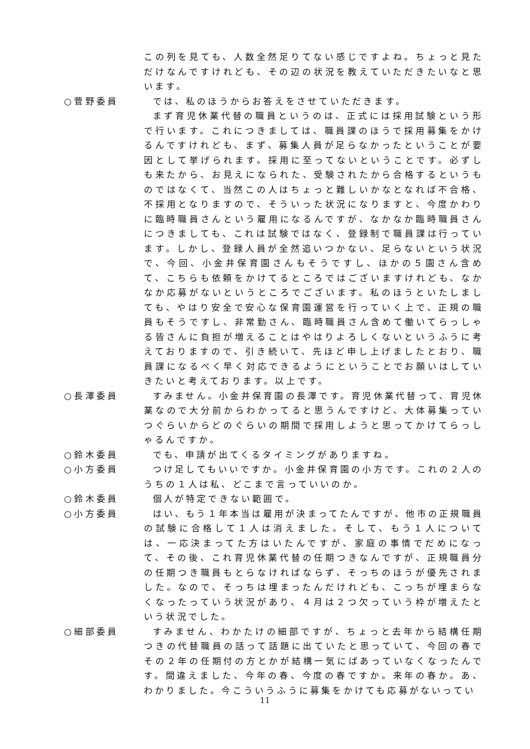この列を見ても、人数全然足りてない感じですよね。ちょっと見ただけなんですけれども、その辺の状況を教えていただきたいなと思います。
○菅野委員 では、私のほうからお答えをさせていただきます。
まず育児休業代替の職員というのは、正式には採用試験という形で行います。これにつきましては、職員課のほうで採用募集をかけるんですけれども、まず、募集人員が足らなかったということが要因として挙げられます。採用に至ってないということです。必ずしも来たから、お見えになられた、受験されたから合格するというものではなくて、当然この人はちょっと難しいかなとなれば不合格、不採用となりますので、そういった状況になりますと、今度かわりに臨時職員さんという雇用になるんですが、なかなか臨時職員さんにつきましても、これは試験ではなく、登録制で職員課は行っています。しかし、登録人員が全然追いつかない、足らないという状況で、今回、小金井保育園さんもそうですし、ほかの５園さん含めて、こちらも依頼をかけてるところではございますけれども、なかなか応募がないというところでございます。私のほうといたしましても、やはり安全で安心な保育園運営を行っていく上で、正規の職員もそうですし、非常勤さん、臨時職員さん含めて働いてらっしゃる皆さんに負担が増えることはやはりよろしくないというふうに考えておりますので、引き続いて、先ほど申し上げましたとおり、職員課になるべく早く対応できるようにということでお願いはしていきたいと考えております。以上です。
○長澤委員 すみません。小金井保育園の長澤です。育児休業代替って、育児休業なので大分前からわかってると思うんですけど、大体募集っていつぐらいからどのぐらいの期間で採用しようと思ってかけてらっしゃるんですか。
○鈴木委員 でも、申請が出てくるタイミングがありますね。
○小方委員 つけ足してもいいですか。小金井保育園の小方です。これの２人のうちの１人は私、どこまで言っていいのか。
○鈴木委員 個人が特定できない範囲で。
○小方委員 はい、もう１年本当は雇用が決まってたんですが、他市の正規職員の試験に合格して１人は消えました。そして、もう１人については、一応決まってた方はいたんですが、家庭の事情でだめになって、その後、これ育児休業代替の任期つきなんですが、正規職員分の任期つき職員もとらなければならず、そっちのほうが優先されました。なので、そっちは埋まったんだけれども、こっちが埋まらなくなったっていう状況があり、４月は２つ欠っていう枠が増えたという状況でした。
○細部委員 すみません、わかたけの細部ですが、ちょっと去年から結構任期つきの代替職員の話って話題に出ていたと思っていて、今回の春でその２年の任期付の方とかが結構一気にばあっていなくなったんです。間違えました、今年の春、今度の春ですか。来年の春か。あ、わかりました。今こういうふうに募集をかけても応募がないってい
11